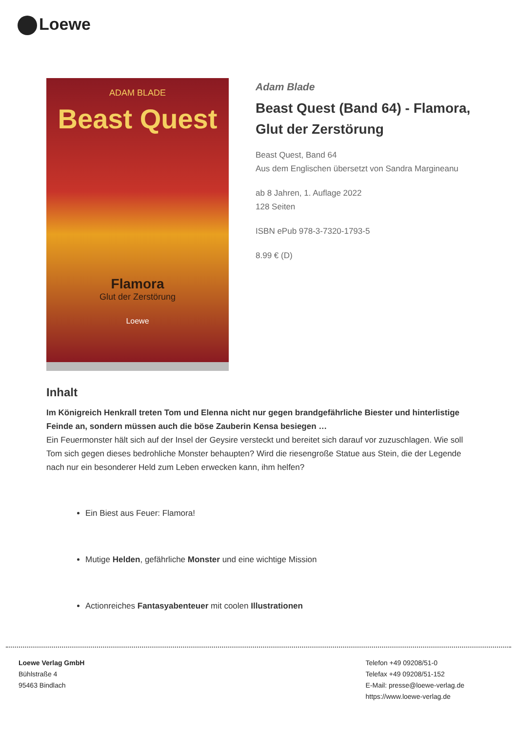Loewe
ADAM BLADE
Beast Quest
Flamora
Glut der Zerstörung
Loewe
Adam Blade
Beast Quest (Band 64) - Flamora, Glut der Zerstörung
Beast Quest, Band 64
Aus dem Englischen übersetzt von Sandra Margineanu
ab 8 Jahren, 1. Auflage 2022
128 Seiten
ISBN ePub 978-3-7320-1793-5
8.99 € (D)
Inhalt
Im Königreich Henkrall treten Tom und Elenna nicht nur gegen brandgefährliche Biester und hinterlistige Feinde an, sondern müssen auch die böse Zauberin Kensa besiegen …
Ein Feuermonster hält sich auf der Insel der Geysire versteckt und bereitet sich darauf vor zuzuschlagen. Wie soll Tom sich gegen dieses bedrohliche Monster behaupten? Wird die riesengroße Statue aus Stein, die der Legende nach nur ein besonderer Held zum Leben erwecken kann, ihm helfen?
Ein Biest aus Feuer: Flamora!
Mutige Helden, gefährliche Monster und eine wichtige Mission
Actionreiches Fantasyabenteuer mit coolen Illustrationen
Loewe Verlag GmbH
Bühlstraße 4
95463 Bindlach
Telefon +49 09208/51-0
Telefax +49 09208/51-152
E-Mail: presse@loewe-verlag.de
https://www.loewe-verlag.de